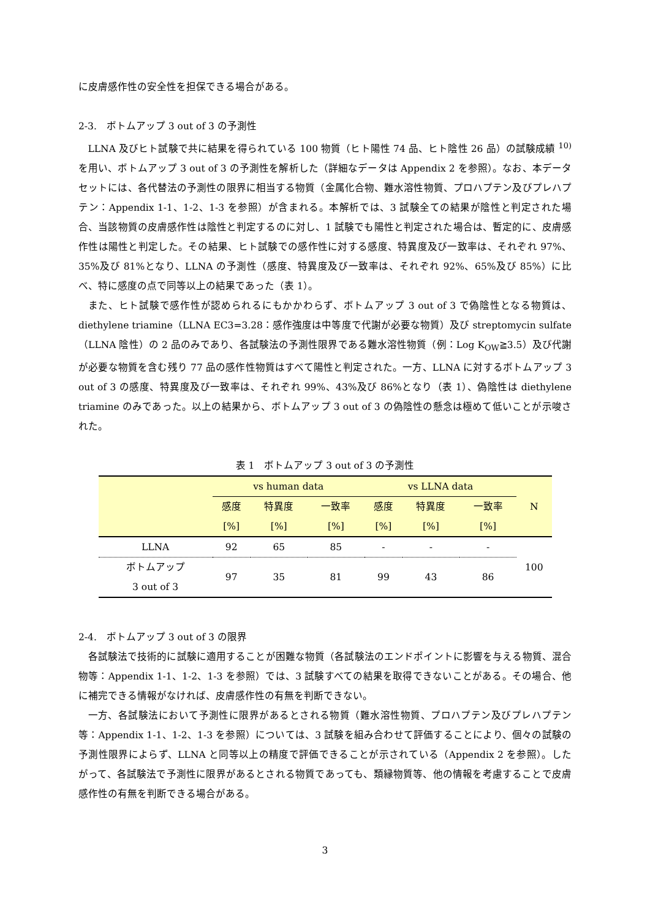に皮膚感作性の安全性を担保できる場合がある。
2-3.　ボトムアップ 3 out of 3 の予測性
LLNA 及びヒト試験で共に結果を得られている 100 物質（ヒト陽性 74 品、ヒト陰性 26 品）の試験成績 <sup>10)</sup>を用い、ボトムアップ 3 out of 3 の予測性を解析した（詳細なデータは Appendix 2 を参照）。なお、本データセットには、各代替法の予測性の限界に相当する物質（金属化合物、難水溶性物質、プロハプテン及びプレハプテン：Appendix 1-1、1-2、1-3 を参照）が含まれる。本解析では、3 試験全ての結果が陰性と判定された場合、当該物質の皮膚感作性は陰性と判定するのに対し、1 試験でも陽性と判定された場合は、暫定的に、皮膚感作性は陽性と判定した。その結果、ヒト試験での感作性に対する感度、特異度及び一致率は、それぞれ 97%、35%及び 81%となり、LLNA の予測性（感度、特異度及び一致率は、それぞれ 92%、65%及び 85%）に比べ、特に感度の点で同等以上の結果であった（表 1）。
また、ヒト試験で感作性が認められるにもかかわらず、ボトムアップ 3 out of 3 で偽陰性となる物質は、diethylene triamine（LLNA EC3=3.28：感作強度は中等度で代謝が必要な物質）及び streptomycin sulfate（LLNA 陰性）の 2 品のみであり、各試験法の予測性限界である難水溶性物質（例：Log K<sub>OW</sub>≧3.5）及び代謝が必要な物質を含む残り 77 品の感作性物質はすべて陽性と判定された。一方、LLNA に対するボトムアップ 3 out of 3 の感度、特異度及び一致率は、それぞれ 99%、43%及び 86%となり（表 1）、偽陰性は diethylene triamine のみであった。以上の結果から、ボトムアップ 3 out of 3 の偽陰性の懸念は極めて低いことが示唆された。
表 1　ボトムアップ 3 out of 3 の予測性
| | vs human data | | | vs LLNA data | | | N |
| --- | --- | --- | --- | --- | --- | --- | --- |
| | 感度 | 特異度 | 一致率 | 感度 | 特異度 | 一致率 | |
| | [%] | [%] | [%] | [%] | [%] | [%] | |
| LLNA | 92 | 65 | 85 | - | - | - | 100 |
| ボトムアップ 3 out of 3 | 97 | 35 | 81 | 99 | 43 | 86 | |
2-4.　ボトムアップ 3 out of 3 の限界
各試験法で技術的に試験に適用することが困難な物質（各試験法のエンドポイントに影響を与える物質、混合物等：Appendix 1-1、1-2、1-3 を参照）では、3 試験すべての結果を取得できないことがある。その場合、他に補完できる情報がなければ、皮膚感作性の有無を判断できない。
一方、各試験法において予測性に限界があるとされる物質（難水溶性物質、プロハプテン及びプレハプテン等：Appendix 1-1、1-2、1-3 を参照）については、3 試験を組み合わせて評価することにより、個々の試験の予測性限界によらず、LLNA と同等以上の精度で評価できることが示されている（Appendix 2 を参照）。したがって、各試験法で予測性に限界があるとされる物質であっても、類縁物質等、他の情報を考慮することで皮膚感作性の有無を判断できる場合がある。
3